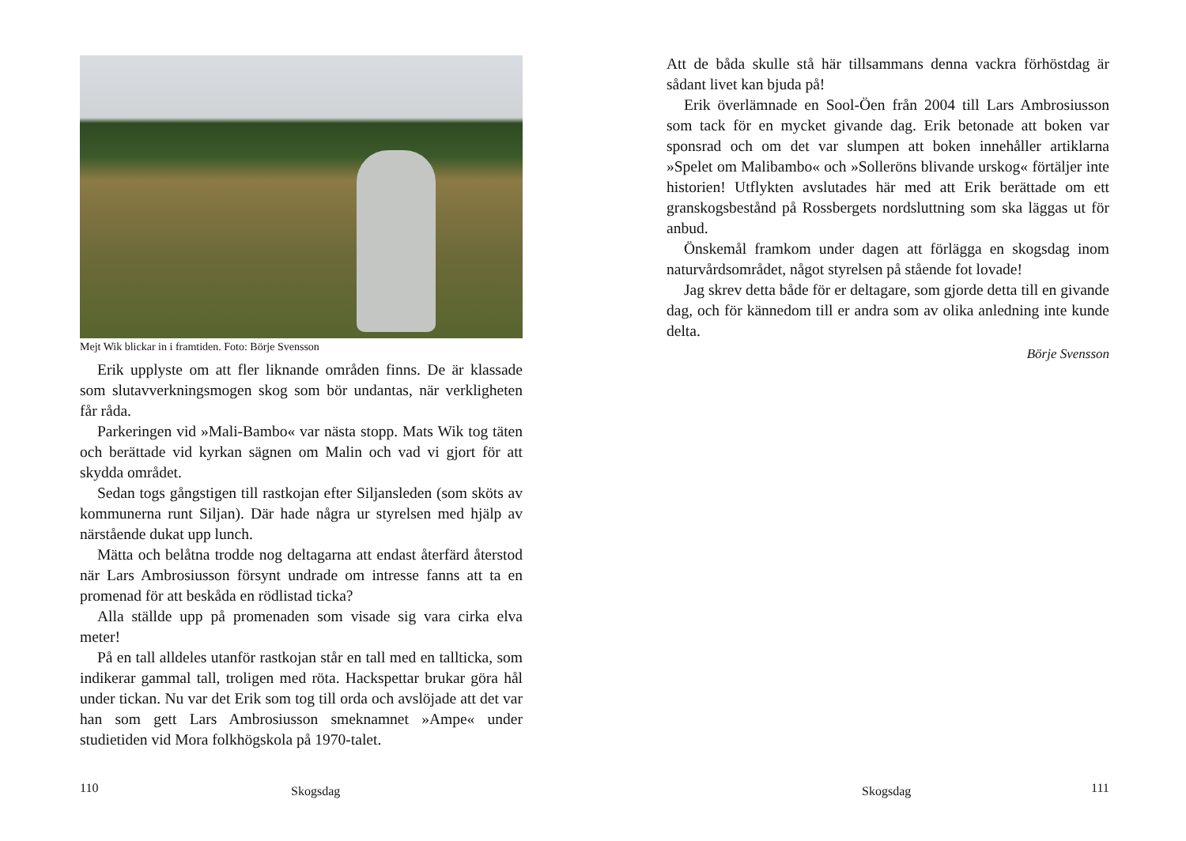Mejt Wik blickar in i framtiden. Foto: Börje Svensson
Erik upplyste om att fler liknande områden finns. De är klassade som slutavverkningsmogen skog som bör undantas, när verkligheten får råda.
Parkeringen vid »Mali-Bambo« var nästa stopp. Mats Wik tog täten och berättade vid kyrkan sägnen om Malin och vad vi gjort för att skydda området.
Sedan togs gångstigen till rastkojan efter Siljansleden (som sköts av kommunerna runt Siljan). Där hade några ur styrelsen med hjälp av närstående dukat upp lunch.
Mätta och belåtna trodde nog deltagarna att endast återfärd återstod när Lars Ambrosiusson försynt undrade om intresse fanns att ta en promenad för att beskåda en rödlistad ticka?
Alla ställde upp på promenaden som visade sig vara cirka elva meter!
På en tall alldeles utanför rastkojan står en tall med en tallticka, som indikerar gammal tall, troligen med röta. Hackspettar brukar göra hål under tickan. Nu var det Erik som tog till orda och avslöjade att det var han som gett Lars Ambrosiusson smeknamnet »Ampe« under studietiden vid Mora folkhögskola på 1970-talet.
110 Skogsdag
Att de båda skulle stå här tillsammans denna vackra förhöstdag är sådant livet kan bjuda på!
Erik överlämnade en Sool-Öen från 2004 till Lars Ambrosiusson som tack för en mycket givande dag. Erik betonade att boken var sponsrad och om det var slumpen att boken innehåller artiklarna »Spelet om Malibambo« och »Solleröns blivande urskog« förtäljer inte historien! Utflykten avslutades här med att Erik berättade om ett granskogsbestånd på Rossbergets nordsluttning som ska läggas ut för anbud.
Önskemål framkom under dagen att förlägga en skogsdag inom naturvårdsområdet, något styrelsen på stående fot lovade!
Jag skrev detta både för er deltagare, som gjorde detta till en givande dag, och för kännedom till er andra som av olika anledning inte kunde delta.
Börje Svensson
Skogsdag 111